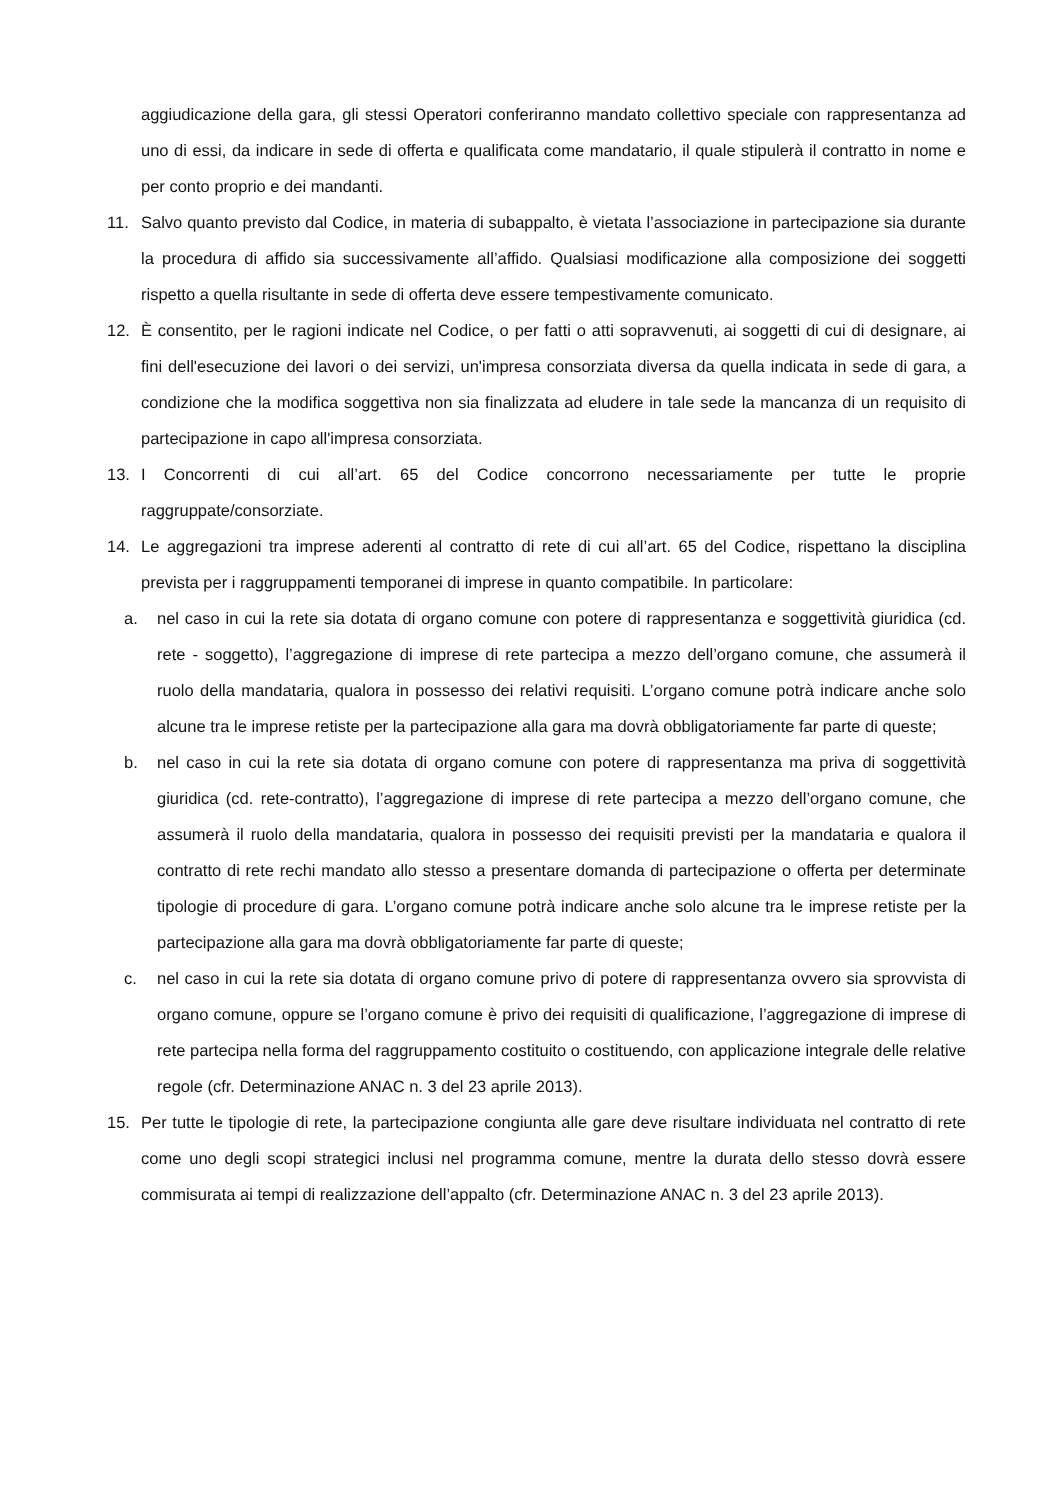aggiudicazione della gara, gli stessi Operatori conferiranno mandato collettivo speciale con rappresentanza ad uno di essi, da indicare in sede di offerta e qualificata come mandatario, il quale stipulerà il contratto in nome e per conto proprio e dei mandanti.
11. Salvo quanto previsto dal Codice, in materia di subappalto, è vietata l’associazione in partecipazione sia durante la procedura di affido sia successivamente all’affido. Qualsiasi modificazione alla composizione dei soggetti rispetto a quella risultante in sede di offerta deve essere tempestivamente comunicato.
12. È consentito, per le ragioni indicate nel Codice, o per fatti o atti sopravvenuti, ai soggetti di cui di designare, ai fini dell'esecuzione dei lavori o dei servizi, un'impresa consorziata diversa da quella indicata in sede di gara, a condizione che la modifica soggettiva non sia finalizzata ad eludere in tale sede la mancanza di un requisito di partecipazione in capo all'impresa consorziata.
13. I Concorrenti di cui all’art. 65 del Codice concorrono necessariamente per tutte le proprie raggruppate/consorziate.
14. Le aggregazioni tra imprese aderenti al contratto di rete di cui all’art. 65 del Codice, rispettano la disciplina prevista per i raggruppamenti temporanei di imprese in quanto compatibile. In particolare:
a. nel caso in cui la rete sia dotata di organo comune con potere di rappresentanza e soggettività giuridica (cd. rete - soggetto), l’aggregazione di imprese di rete partecipa a mezzo dell’organo comune, che assumerà il ruolo della mandataria, qualora in possesso dei relativi requisiti. L’organo comune potrà indicare anche solo alcune tra le imprese retiste per la partecipazione alla gara ma dovrà obbligatoriamente far parte di queste;
b. nel caso in cui la rete sia dotata di organo comune con potere di rappresentanza ma priva di soggettività giuridica (cd. rete-contratto), l’aggregazione di imprese di rete partecipa a mezzo dell’organo comune, che assumerà il ruolo della mandataria, qualora in possesso dei requisiti previsti per la mandataria e qualora il contratto di rete rechi mandato allo stesso a presentare domanda di partecipazione o offerta per determinate tipologie di procedure di gara. L’organo comune potrà indicare anche solo alcune tra le imprese retiste per la partecipazione alla gara ma dovrà obbligatoriamente far parte di queste;
c. nel caso in cui la rete sia dotata di organo comune privo di potere di rappresentanza ovvero sia sprovvista di organo comune, oppure se l’organo comune è privo dei requisiti di qualificazione, l’aggregazione di imprese di rete partecipa nella forma del raggruppamento costituito o costituendo, con applicazione integrale delle relative regole (cfr. Determinazione ANAC n. 3 del 23 aprile 2013).
15. Per tutte le tipologie di rete, la partecipazione congiunta alle gare deve risultare individuata nel contratto di rete come uno degli scopi strategici inclusi nel programma comune, mentre la durata dello stesso dovrà essere commisurata ai tempi di realizzazione dell’appalto (cfr. Determinazione ANAC n. 3 del 23 aprile 2013).